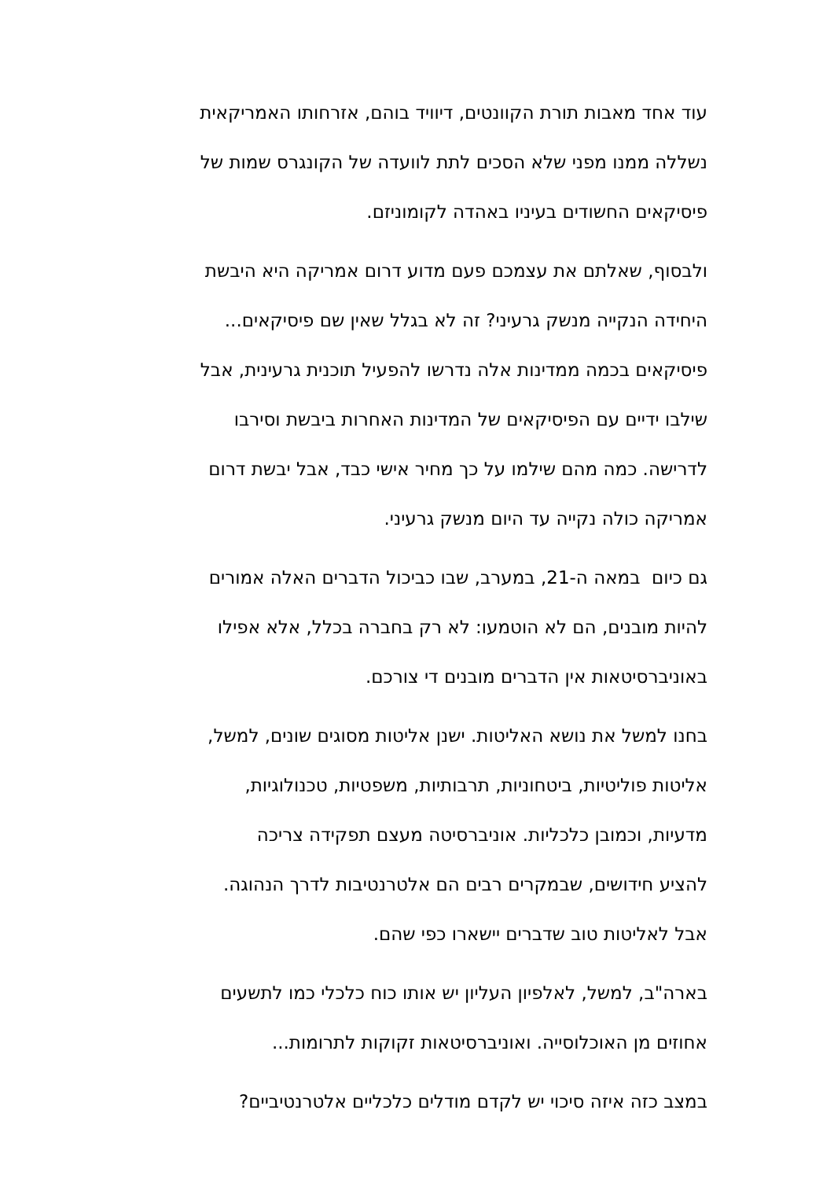עוד אחד מאבות תורת הקוונטים, דיוויד בוהם, אזרחותו האמריקאית
נשללה ממנו מפני שלא הסכים לתת לוועדה של הקונגרס שמות של
פיסיקאים החשודים בעיניו באהדה לקומוניזם.
ולבסוף, שאלתם את עצמכם פעם מדוע דרום אמריקה היא היבשת
היחידה הנקייה מנשק גרעיני? זה לא בגלל שאין שם פיסיקאים...
פיסיקאים בכמה ממדינות אלה נדרשו להפעיל תוכנית גרעינית, אבל
שילבו ידיים עם הפיסיקאים של המדינות האחרות ביבשת וסירבו
לדרישה. כמה מהם שילמו על כך מחיר אישי כבד, אבל יבשת דרום
אמריקה כולה נקייה עד היום מנשק גרעיני.
גם כיום במאה ה-21, במערב, שבו כביכול הדברים האלה אמורים
להיות מובנים, הם לא הוטמעו: לא רק בחברה בכלל, אלא אפילו
באוניברסיטאות אין הדברים מובנים די צורכם.
בחנו למשל את נושא האליטות. ישנן אליטות מסוגים שונים, למשל,
אליטות פוליטיות, ביטחוניות, תרבותיות, משפטיות, טכנולוגיות,
מדעיות, וכמובן כלכליות. אוניברסיטה מעצם תפקידה צריכה
להציע חידושים, שבמקרים רבים הם אלטרנטיבות לדרך הנהוגה.
אבל לאליטות טוב שדברים יישארו כפי שהם.
בארה"ב, למשל, לאלפיון העליון יש אותו כוח כלכלי כמו לתשעים
אחוזים מן האוכלוסייה. ואוניברסיטאות זקוקות לתרומות...
במצב כזה איזה סיכוי יש לקדם מודלים כלכליים אלטרנטיביים?